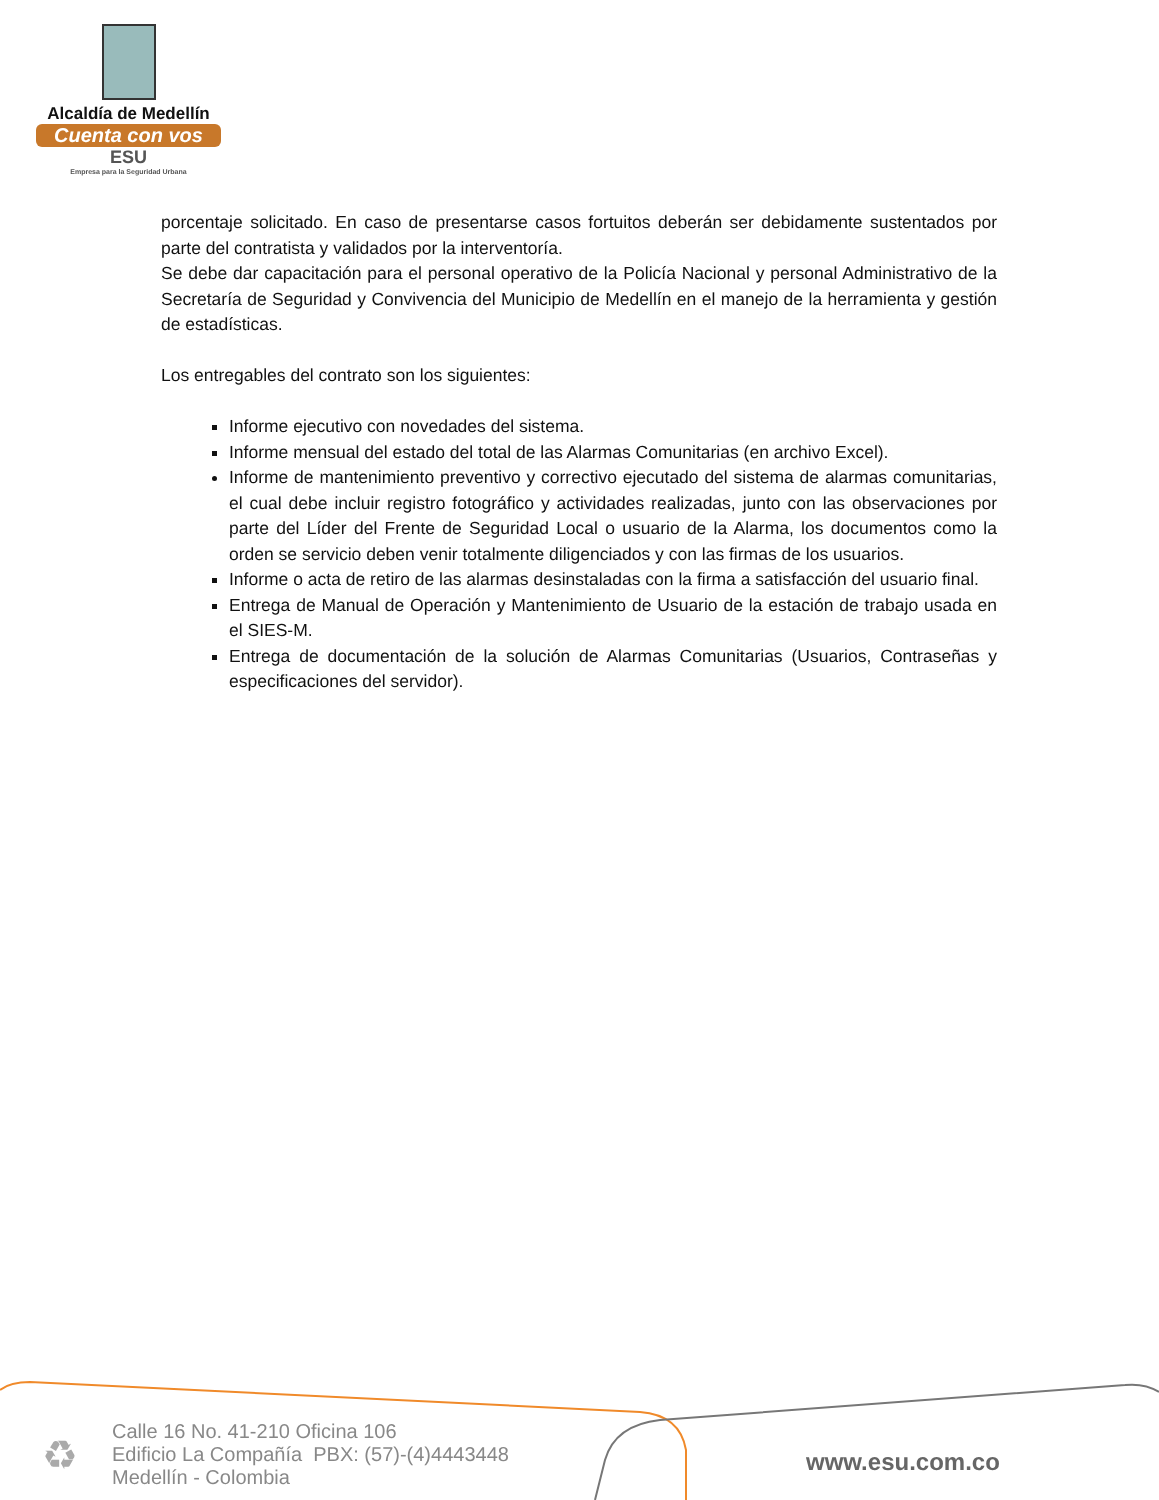Alcaldía de Medellín
Cuenta con vos
ESU
Empresa para la Seguridad Urbana
porcentaje solicitado. En caso de presentarse casos fortuitos deberán ser debidamente sustentados por parte del contratista y validados por la interventoría.
Se debe dar capacitación para el personal operativo de la Policía Nacional y personal Administrativo de la Secretaría de Seguridad y Convivencia del Municipio de Medellín en el manejo de la herramienta y gestión de estadísticas.
Los entregables del contrato son los siguientes:
Informe ejecutivo con novedades del sistema.
Informe mensual del estado del total de las Alarmas Comunitarias (en archivo Excel).
Informe de mantenimiento preventivo y correctivo ejecutado del sistema de alarmas comunitarias, el cual debe incluir registro fotográfico y actividades realizadas, junto con las observaciones por parte del Líder del Frente de Seguridad Local o usuario de la Alarma, los documentos como la orden se servicio deben venir totalmente diligenciados y con las firmas de los usuarios.
Informe o acta de retiro de las alarmas desinstaladas con la firma a satisfacción del usuario final.
Entrega de Manual de Operación y Mantenimiento de Usuario de la estación de trabajo usada en el SIES-M.
Entrega de documentación de la solución de Alarmas Comunitarias (Usuarios, Contraseñas y especificaciones del servidor).
♻
Calle 16 No. 41-210 Oficina 106
Edificio La Compañía PBX: (57)-(4)4443448
Medellín - Colombia
www.esu.com.co